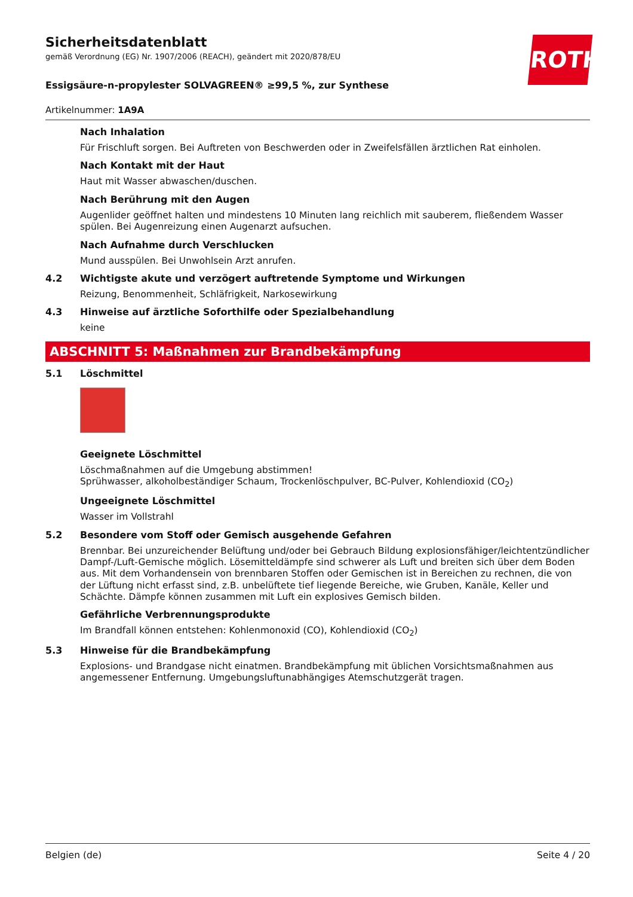ROTH
Sicherheitsdatenblatt
gemäß Verordnung (EG) Nr. 1907/2006 (REACH), geändert mit 2020/878/EU
Essigsäure-n-propylester SOLVAGREEN® ≥99,5 %, zur Synthese
Artikelnummer: 1A9A
Nach Inhalation
Für Frischluft sorgen. Bei Auftreten von Beschwerden oder in Zweifelsfällen ärztlichen Rat einholen.
Nach Kontakt mit der Haut
Haut mit Wasser abwaschen/duschen.
Nach Berührung mit den Augen
Augenlider geöffnet halten und mindestens 10 Minuten lang reichlich mit sauberem, fließendem Wasser spülen. Bei Augenreizung einen Augenarzt aufsuchen.
Nach Aufnahme durch Verschlucken
Mund ausspülen. Bei Unwohlsein Arzt anrufen.
4.2 Wichtigste akute und verzögert auftretende Symptome und Wirkungen
Reizung, Benommenheit, Schläfrigkeit, Narkosewirkung
4.3 Hinweise auf ärztliche Soforthilfe oder Spezialbehandlung
keine
ABSCHNITT 5: Maßnahmen zur Brandbekämpfung
5.1 Löschmittel
Geeignete Löschmittel
Löschmaßnahmen auf die Umgebung abstimmen!
Sprühwasser, alkoholbeständiger Schaum, Trockenlöschpulver, BC-Pulver, Kohlendioxid (CO<sub>2</sub>)
Ungeeignete Löschmittel
Wasser im Vollstrahl
5.2 Besondere vom Stoff oder Gemisch ausgehende Gefahren
Brennbar. Bei unzureichender Belüftung und/oder bei Gebrauch Bildung explosionsfähiger/leichtentzündlicher Dampf-/Luft-Gemische möglich. Lösemitteldämpfe sind schwerer als Luft und breiten sich über dem Boden aus. Mit dem Vorhandensein von brennbaren Stoffen oder Gemischen ist in Bereichen zu rechnen, die von der Lüftung nicht erfasst sind, z.B. unbelüftete tief liegende Bereiche, wie Gruben, Kanäle, Keller und Schächte. Dämpfe können zusammen mit Luft ein explosives Gemisch bilden.
Gefährliche Verbrennungsprodukte
Im Brandfall können entstehen: Kohlenmonoxid (CO), Kohlendioxid (CO<sub>2</sub>)
5.3 Hinweise für die Brandbekämpfung
Explosions- und Brandgase nicht einatmen. Brandbekämpfung mit üblichen Vorsichtsmaßnahmen aus angemessener Entfernung. Umgebungsluftunabhängiges Atemschutzgerät tragen.
Belgien (de) Seite 4 / 20